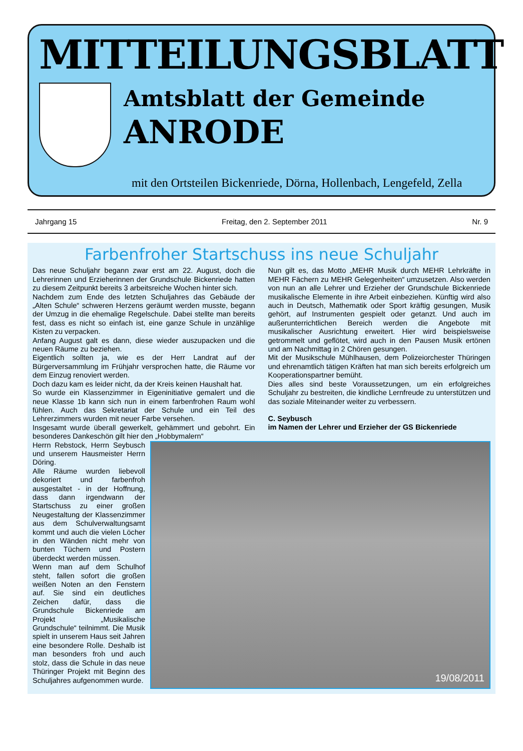MITTEILUNGSBLATT
Amtsblatt der Gemeinde
ANRODE
mit den Ortsteilen Bickenriede, Dörna, Hollenbach, Lengefeld, Zella
Jahrgang 15 Freitag, den 2. September 2011 Nr. 9
Farbenfroher Startschuss ins neue Schuljahr
Das neue Schuljahr begann zwar erst am 22. August, doch die Lehrerinnen und Erzieherinnen der Grundschule Bickenriede hatten zu diesem Zeitpunkt bereits 3 arbeitsreiche Wochen hinter sich.
Nachdem zum Ende des letzten Schuljahres das Gebäude der „Alten Schule“ schweren Herzens geräumt werden musste, begann der Umzug in die ehemalige Regelschule. Dabei stellte man bereits fest, dass es nicht so einfach ist, eine ganze Schule in unzählige Kisten zu verpacken.
Anfang August galt es dann, diese wieder auszupacken und die neuen Räume zu beziehen.
Eigentlich sollten ja, wie es der Herr Landrat auf der Bürgerversammlung im Frühjahr versprochen hatte, die Räume vor dem Einzug renoviert werden.
Doch dazu kam es leider nicht, da der Kreis keinen Haushalt hat.
So wurde ein Klassenzimmer in Eigeninitiative gemalert und die neue Klasse 1b kann sich nun in einem farbenfrohen Raum wohl fühlen. Auch das Sekretariat der Schule und ein Teil des Lehrerzimmers wurden mit neuer Farbe versehen.
Insgesamt wurde überall gewerkelt, gehämmert und gebohrt. Ein besonderes Dankeschön gilt hier den „Hobbymalern“
Nun gilt es, das Motto „MEHR Musik durch MEHR Lehrkräfte in MEHR Fächern zu MEHR Gelegenheiten“ umzusetzen. Also werden von nun an alle Lehrer und Erzieher der Grundschule Bickenriede musikalische Elemente in ihre Arbeit einbeziehen. Künftig wird also auch in Deutsch, Mathematik oder Sport kräftig gesungen, Musik gehört, auf Instrumenten gespielt oder getanzt. Und auch im außerunterrichtlichen Bereich werden die Angebote mit musikalischer Ausrichtung erweitert. Hier wird beispielsweise getrommelt und geflötet, wird auch in den Pausen Musik ertönen und am Nachmittag in 2 Chören gesungen.
Mit der Musikschule Mühlhausen, dem Polizeiorchester Thüringen und ehrenamtlich tätigen Kräften hat man sich bereits erfolgreich um Kooperationspartner bemüht.
Dies alles sind beste Voraussetzungen, um ein erfolgreiches Schuljahr zu bestreiten, die kindliche Lernfreude zu unterstützen und das soziale Miteinander weiter zu verbessern.
C. Seybusch
im Namen der Lehrer und Erzieher der GS Bickenriede
Herrn Rebstock, Herrn Seybusch und unserem Hausmeister Herrn Döring.
Alle Räume wurden liebevoll dekoriert und farbenfroh ausgestaltet - in der Hoffnung, dass dann irgendwann der Startschuss zu einer großen Neugestaltung der Klassenzimmer aus dem Schulverwaltungsamt kommt und auch die vielen Löcher in den Wänden nicht mehr von bunten Tüchern und Postern überdeckt werden müssen.
Wenn man auf dem Schulhof steht, fallen sofort die großen weißen Noten an den Fenstern auf. Sie sind ein deutliches Zeichen dafür, dass die Grundschule Bickenriede am Projekt „Musikalische Grundschule“ teilnimmt. Die Musik spielt in unserem Haus seit Jahren eine besondere Rolle. Deshalb ist man besonders froh und auch stolz, dass die Schule in das neue Thüringer Projekt mit Beginn des Schuljahres aufgenommen wurde.
19/08/2011